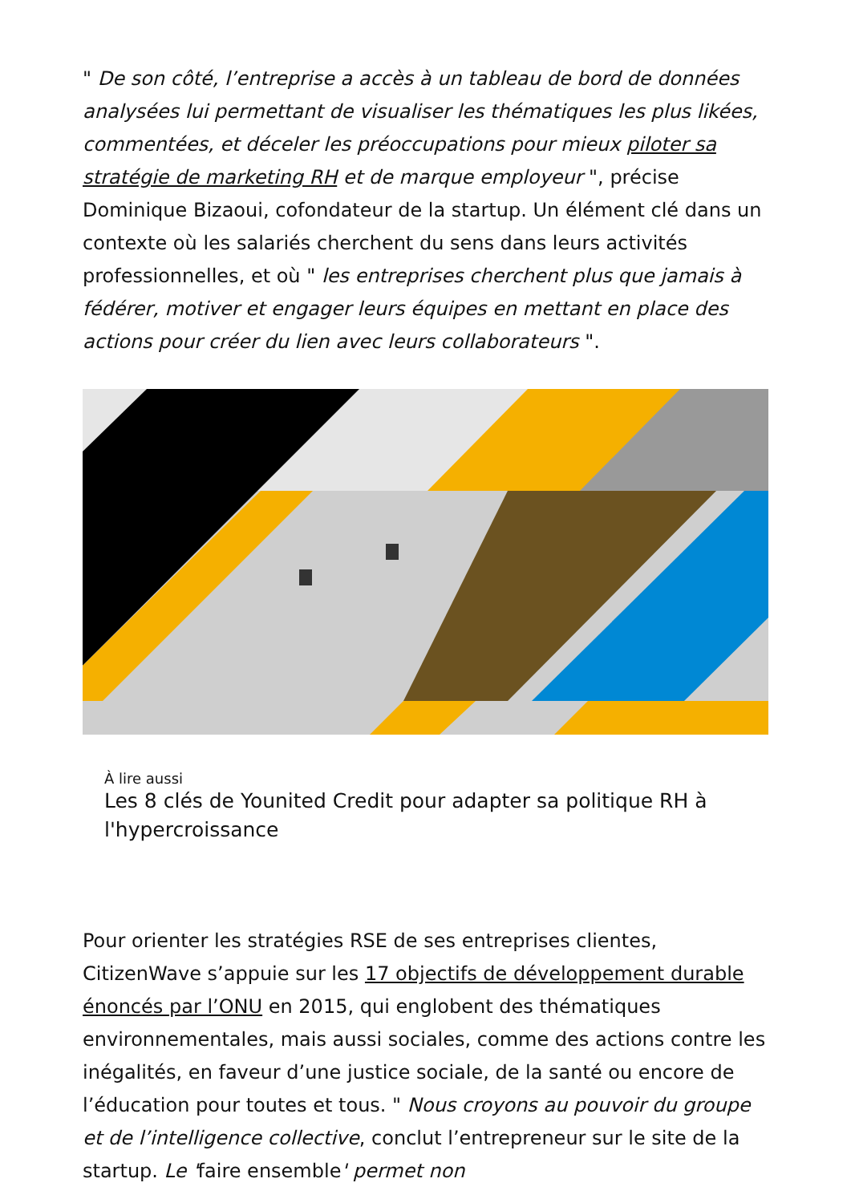" De son côté, l’entreprise a accès à un tableau de bord de données analysées lui permettant de visualiser les thématiques les plus likées, commentées, et déceler les préoccupations pour mieux piloter sa stratégie de marketing RH et de marque employeur ", précise Dominique Bizaoui, cofondateur de la startup. Un élément clé dans un contexte où les salariés cherchent du sens dans leurs activités professionnelles, et où " les entreprises cherchent plus que jamais à fédérer, motiver et engager leurs équipes en mettant en place des actions pour créer du lien avec leurs collaborateurs ".
À lire aussi
Les 8 clés de Younited Credit pour adapter sa politique RH à l'hypercroissance
Pour orienter les stratégies RSE de ses entreprises clientes, CitizenWave s’appuie sur les 17 objectifs de développement durable énoncés par l’ONU en 2015, qui englobent des thématiques environnementales, mais aussi sociales, comme des actions contre les inégalités, en faveur d’une justice sociale, de la santé ou encore de l’éducation pour toutes et tous. " Nous croyons au pouvoir du groupe et de l’intelligence collective, conclut l’entrepreneur sur le site de la startup. Le 'faire ensemble' permet non